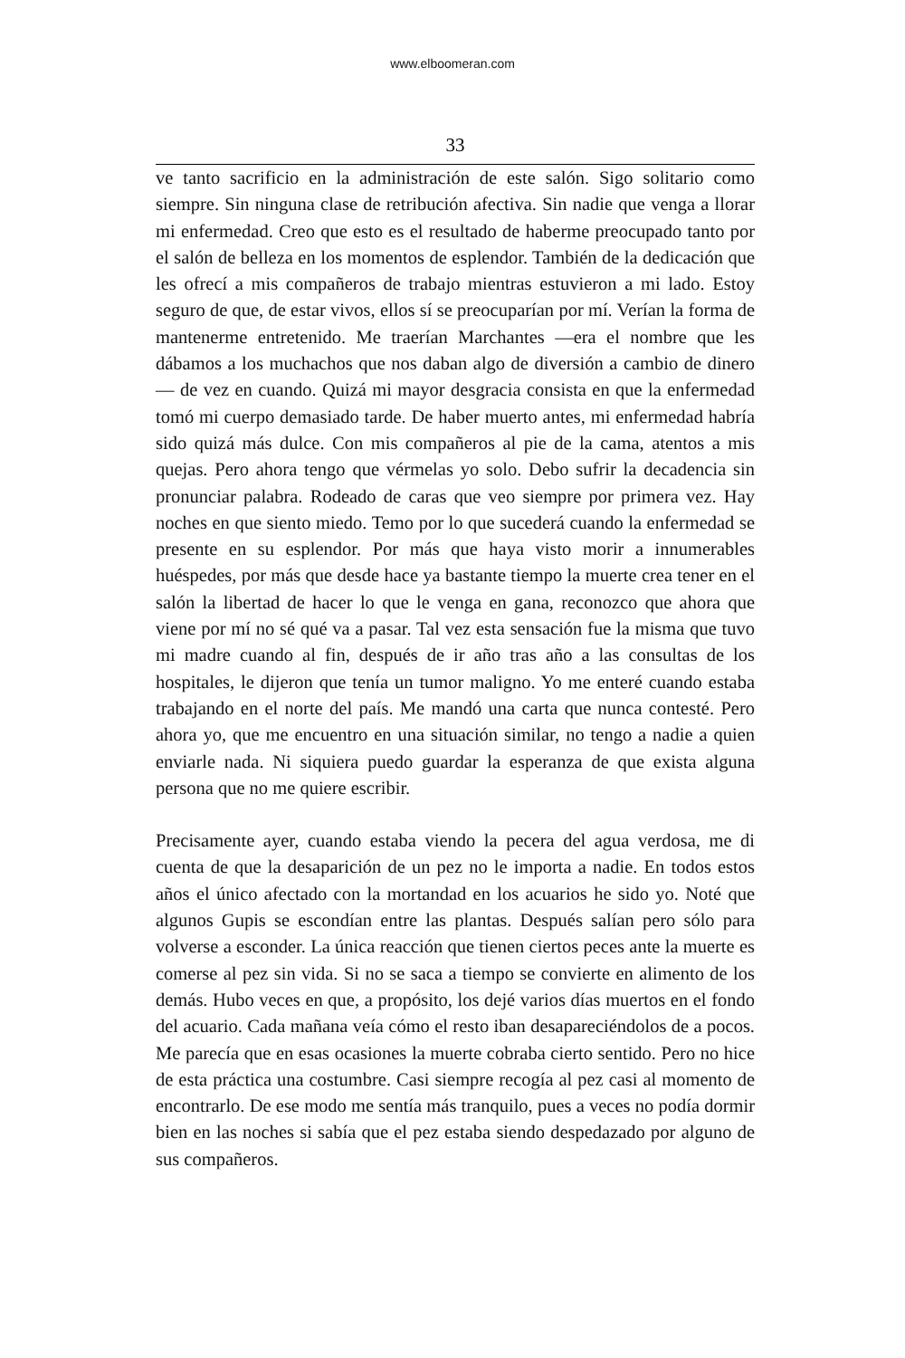www.elboomeran.com
33
ve tanto sacrificio en la administración de este salón. Sigo solitario como siempre. Sin ninguna clase de retribución afectiva. Sin nadie que venga a llorar mi enfermedad. Creo que esto es el resultado de haberme preocupado tanto por el salón de belleza en los momentos de esplendor. También de la dedicación que les ofrecí a mis compañeros de trabajo mientras estuvieron a mi lado. Estoy seguro de que, de estar vivos, ellos sí se preocuparían por mí. Verían la forma de mantenerme entretenido. Me traerían Marchantes —era el nombre que les dábamos a los muchachos que nos daban algo de diversión a cambio de dinero— de vez en cuando. Quizá mi mayor desgracia consista en que la enfermedad tomó mi cuerpo demasiado tarde. De haber muerto antes, mi enfermedad habría sido quizá más dulce. Con mis compañeros al pie de la cama, atentos a mis quejas. Pero ahora tengo que vérmelas yo solo. Debo sufrir la decadencia sin pronunciar palabra. Rodeado de caras que veo siempre por primera vez. Hay noches en que siento miedo. Temo por lo que sucederá cuando la enfermedad se presente en su esplendor. Por más que haya visto morir a innumerables huéspedes, por más que desde hace ya bastante tiempo la muerte crea tener en el salón la libertad de hacer lo que le venga en gana, reconozco que ahora que viene por mí no sé qué va a pasar. Tal vez esta sensación fue la misma que tuvo mi madre cuando al fin, después de ir año tras año a las consultas de los hospitales, le dijeron que tenía un tumor maligno. Yo me enteré cuando estaba trabajando en el norte del país. Me mandó una carta que nunca contesté. Pero ahora yo, que me encuentro en una situación similar, no tengo a nadie a quien enviarle nada. Ni siquiera puedo guardar la esperanza de que exista alguna persona que no me quiere escribir.
Precisamente ayer, cuando estaba viendo la pecera del agua verdosa, me di cuenta de que la desaparición de un pez no le importa a nadie. En todos estos años el único afectado con la mortandad en los acuarios he sido yo. Noté que algunos Gupis se escondían entre las plantas. Después salían pero sólo para volverse a esconder. La única reacción que tienen ciertos peces ante la muerte es comerse al pez sin vida. Si no se saca a tiempo se convierte en alimento de los demás. Hubo veces en que, a propósito, los dejé varios días muertos en el fondo del acuario. Cada mañana veía cómo el resto iban desapareciéndolos de a pocos. Me parecía que en esas ocasiones la muerte cobraba cierto sentido. Pero no hice de esta práctica una costumbre. Casi siempre recogía al pez casi al momento de encontrarlo. De ese modo me sentía más tranquilo, pues a veces no podía dormir bien en las noches si sabía que el pez estaba siendo despedazado por alguno de sus compañeros.